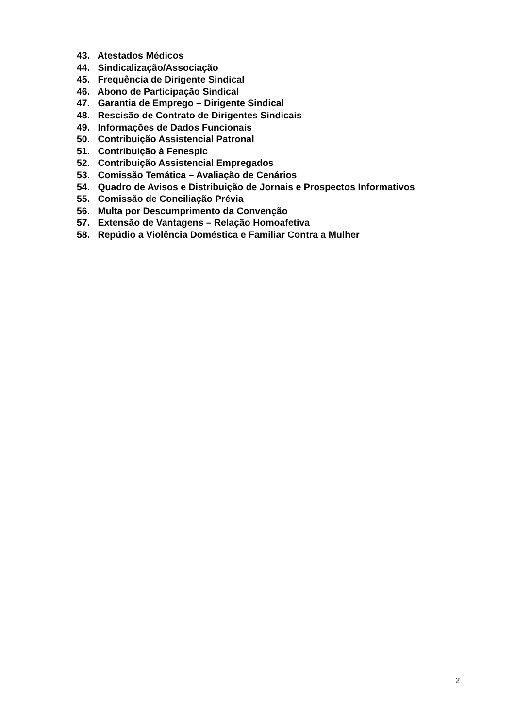43. Atestados Médicos
44. Sindicalização/Associação
45. Frequência de Dirigente Sindical
46. Abono de Participação Sindical
47. Garantia de Emprego – Dirigente Sindical
48. Rescisão de Contrato de Dirigentes Sindicais
49. Informações de Dados Funcionais
50. Contribuição Assistencial Patronal
51. Contribuição à Fenespic
52. Contribuição Assistencial Empregados
53. Comissão Temática – Avaliação de Cenários
54. Quadro de Avisos e Distribuição de Jornais e Prospectos Informativos
55. Comissão de Conciliação Prévia
56. Multa por Descumprimento da Convenção
57. Extensão de Vantagens – Relação Homoafetiva
58. Repúdio a Violência Doméstica e Familiar Contra a Mulher
2